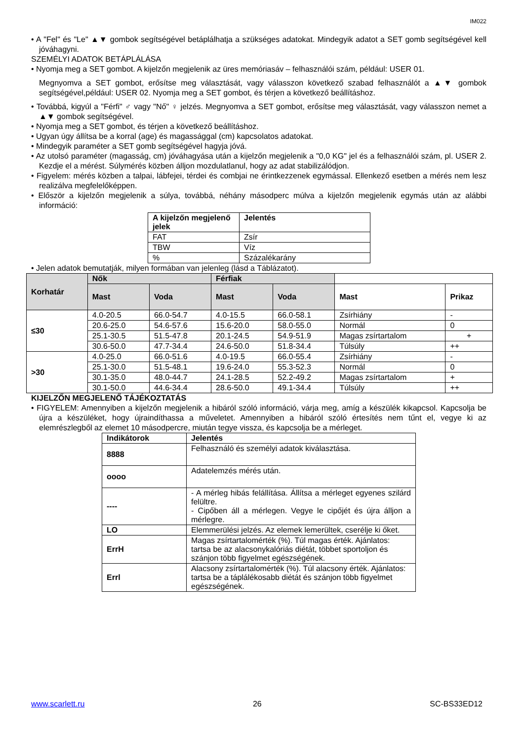IM022
• A "Fel" és "Le" ▲▼ gombok segítségével betáplálhatja a szükséges adatokat. Mindegyik adatot a SET gomb segítségével kell jóváhagyni.
SZEMÉLYI ADATOK BETÁPLÁLÁSA
• Nyomja meg a SET gombot. A kijelzőn megjelenik az üres memóriasáv – felhasználói szám, például: USER 01.
Megnyomva a SET gombot, erősítse meg választását, vagy válasszon következő szabad felhasználót a ▲▼ gombok segítségével,például: USER 02. Nyomja meg a SET gombot, és térjen a következő beállításhoz.
• Továbbá, kigyúl a "Férfi" ♂ vagy "Nő" ♀ jelzés. Megnyomva a SET gombot, erősítse meg választását, vagy válasszon nemet a ▲▼ gombok segítségével.
• Nyomja meg a SET gombot, és térjen a következő beállításhoz.
• Ugyan úgy állítsa be a korral (age) és magassággal (cm) kapcsolatos adatokat.
• Mindegyik paraméter a SET gomb segítségével hagyja jóvá.
• Az utolsó paraméter (magasság, cm) jóváhagyása után a kijelzőn megjelenik a "0,0 KG" jel és a felhasználói szám, pl. USER 2. Kezdje el a mérést. Súlymérés közben álljon mozdulatlanul, hogy az adat stabilizálódjon.
• Figyelem: mérés közben a talpai, lábfejei, térdei és combjai ne érintkezzenek egymással. Ellenkező esetben a mérés nem lesz realizálva megfelelőképpen.
• Először a kijelzőn megjelenik a súlya, továbbá, néhány másodperc múlva a kijelzőn megjelenik egymás után az alábbi információ:
| A kijelzőn megjelenő jelek | Jelentés |
| --- | --- |
| FAT | Zsír |
| TBW | Víz |
| % | Százalékarány |
• Jelen adatok bemutatják, milyen formában van jelenleg (lásd a Táblázatot).
| Korhatár | Nők | | Férfiak | | | |
| | Mast | Voda | Mast | Voda | Mast | Prikaz |
| ≤30 | 4.0-20.5 | 66.0-54.7 | 4.0-15.5 | 66.0-58.1 | Zsírhiány | - |
| | 20.6-25.0 | 54.6-57.6 | 15.6-20.0 | 58.0-55.0 | Normál | 0 |
| | 25.1-30.5 | 51.5-47.8 | 20.1-24.5 | 54.9-51.9 | Magas zsírtartalom | + |
| | 30.6-50.0 | 47.7-34.4 | 24.6-50.0 | 51.8-34.4 | Túlsúly | ++ |
| >30 | 4.0-25.0 | 66.0-51.6 | 4.0-19.5 | 66.0-55.4 | Zsírhiány | - |
| | 25.1-30.0 | 51.5-48.1 | 19.6-24.0 | 55.3-52.3 | Normál | 0 |
| | 30.1-35.0 | 48.0-44.7 | 24.1-28.5 | 52.2-49.2 | Magas zsírtartalom | + |
| | 30.1-50.0 | 44.6-34.4 | 28.6-50.0 | 49.1-34.4 | Túlsúly | ++ |
KIJELZŐN MEGJELENŐ TÁJÉKOZTATÁS
• FIGYELEM: Amennyiben a kijelzőn megjelenik a hibáról szóló információ, várja meg, amíg a készülék kikapcsol. Kapcsolja be újra a készüléket, hogy újraindíthassa a műveletet. Amennyiben a hibáról szóló értesítés nem tűnt el, vegye ki az elemrészlegből az elemet 10 másodpercre, miután tegye vissza, és kapcsolja be a mérleget.
| Indikátorok | Jelentés |
| --- | --- |
| 8888 | Felhasználó és személyi adatok kiválasztása. |
| oooo | Adatelemzés mérés után. |
| ---- | - A mérleg hibás felállítása. Állítsa a mérleget egyenes szilárd felültre. - Cipőben áll a mérlegen. Vegye le cipőjét és újra álljon a mérlegre. |
| LO | Elemmerülési jelzés. Az elemek lemerültek, cserélje ki őket. |
| ErrH | Magas zsírtartalomérték (%). Túl magas érték. Ajánlatos: tartsa be az alacsonykalóriás diétát, többet sportoljon és szánjon több figyelmet egészségének. |
| Errl | Alacsony zsírtartalomérték (%). Túl alacsony érték. Ajánlatos: tartsa be a táplálékosabb diétát és szánjon több figyelmet egészségének. |
www.scarlett.ru 26 SC-BS33ED12